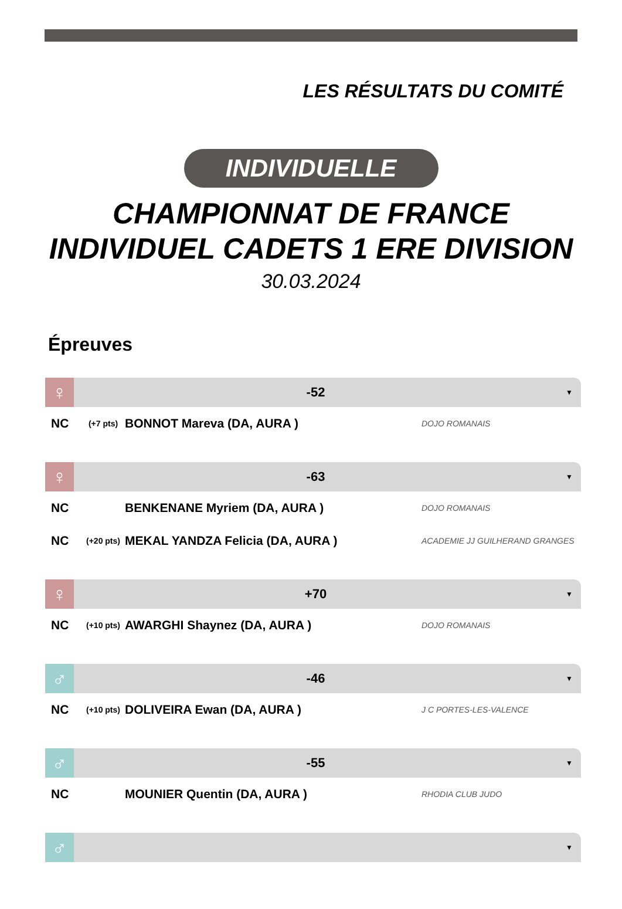LES RÉSULTATS DU COMITÉ
INDIVIDUELLE
CHAMPIONNAT DE FRANCE
INDIVIDUEL CADETS 1 ERE DIVISION
30.03.2024
Épreuves
♀
-52
▼
NC (+7 pts) BONNOT Mareva (DA, AURA ) DOJO ROMANAIS
♀
-63
▼
NC BENKENANE Myriem (DA, AURA ) DOJO ROMANAIS
NC (+20 pts) MEKAL YANDZA Felicia (DA, AURA ) ACADEMIE JJ GUILHERAND GRANGES
♀
+70
▼
NC (+10 pts) AWARGHI Shaynez (DA, AURA ) DOJO ROMANAIS
♂
-46
▼
NC (+10 pts) DOLIVEIRA Ewan (DA, AURA ) J C PORTES-LES-VALENCE
♂
-55
▼
NC MOUNIER Quentin (DA, AURA ) RHODIA CLUB JUDO
♂
▼